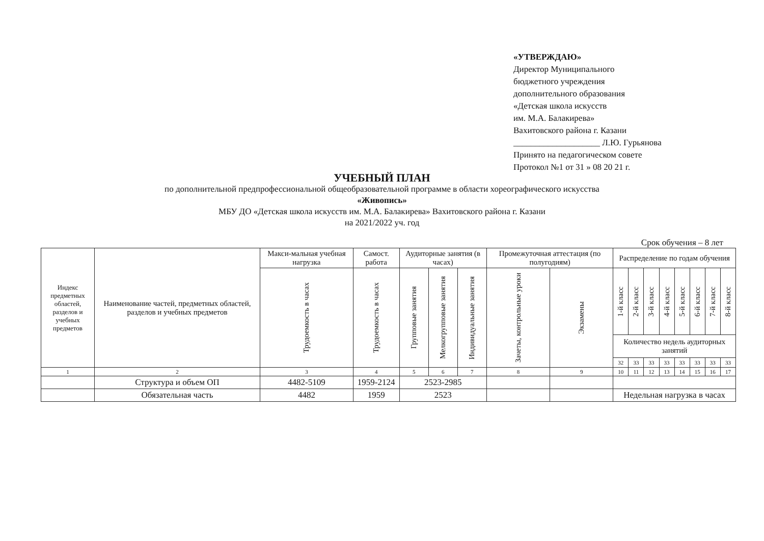«УТВЕРЖДАЮ»
Директор Муниципального
бюджетного учреждения
дополнительного образования
«Детская школа искусств
им. М.А. Балакирева»
Вахитовского района г. Казани
____________________ Л.Ю. Гурьянова
Принято на педагогическом совете
Протокол №1 от 31 » 08 20 21 г.
УЧЕБНЫЙ ПЛАН
по дополнительной предпрофессиональной общеобразовательной программе в области хореографического искусства
«Живопись»
МБУ ДО «Детская школа искусств им. М.А. Балакирева» Вахитовского района г. Казани
на 2021/2022 уч. год
Срок обучения – 8 лет
| Индекс предметных областей, разделов и учебных предметов | Наименование частей, предметных областей, разделов и учебных предметов | Макси-мальная учебная нагрузка | Самост. работа | Аудиторные занятия (в часах) | | | Промежуточная аттестация (по полугодиям) | | Распределение по годам обучения | | | | | | | |
| --- | --- | --- | --- | --- | --- | --- | --- | --- | --- | --- | --- | --- | --- | --- | --- | --- |
| | | Трудоемкость в часах | Трудоемкость в часах | Групповые занятия | Мелкогрупповые занятия | Индивидуальные занятия | Зачеты, контрольные уроки | Экзамены | 1-й класс | 2-й класс | 3-й класс | 4-й класс | 5-й класс | 6-й класс | 7-й класс | 8-й класс |
| | | | | | | | | | Количество недель аудиторных занятий | | | | | | | |
| | | | | | | | | | 32 | 33 | 33 | 33 | 33 | 33 | 33 | 33 |
| 1 | 2 | 3 | 4 | 5 | 6 | 7 | 8 | 9 | 10 | 11 | 12 | 13 | 14 | 15 | 16 | 17 |
| | Структура и объем ОП | 4482-5109 | 1959-2124 | 2523-2985 | | | | | | | | | | | | |
| | Обязательная часть | 4482 | 1959 | 2523 | | | | | Недельная нагрузка в часах | | | | | | | |